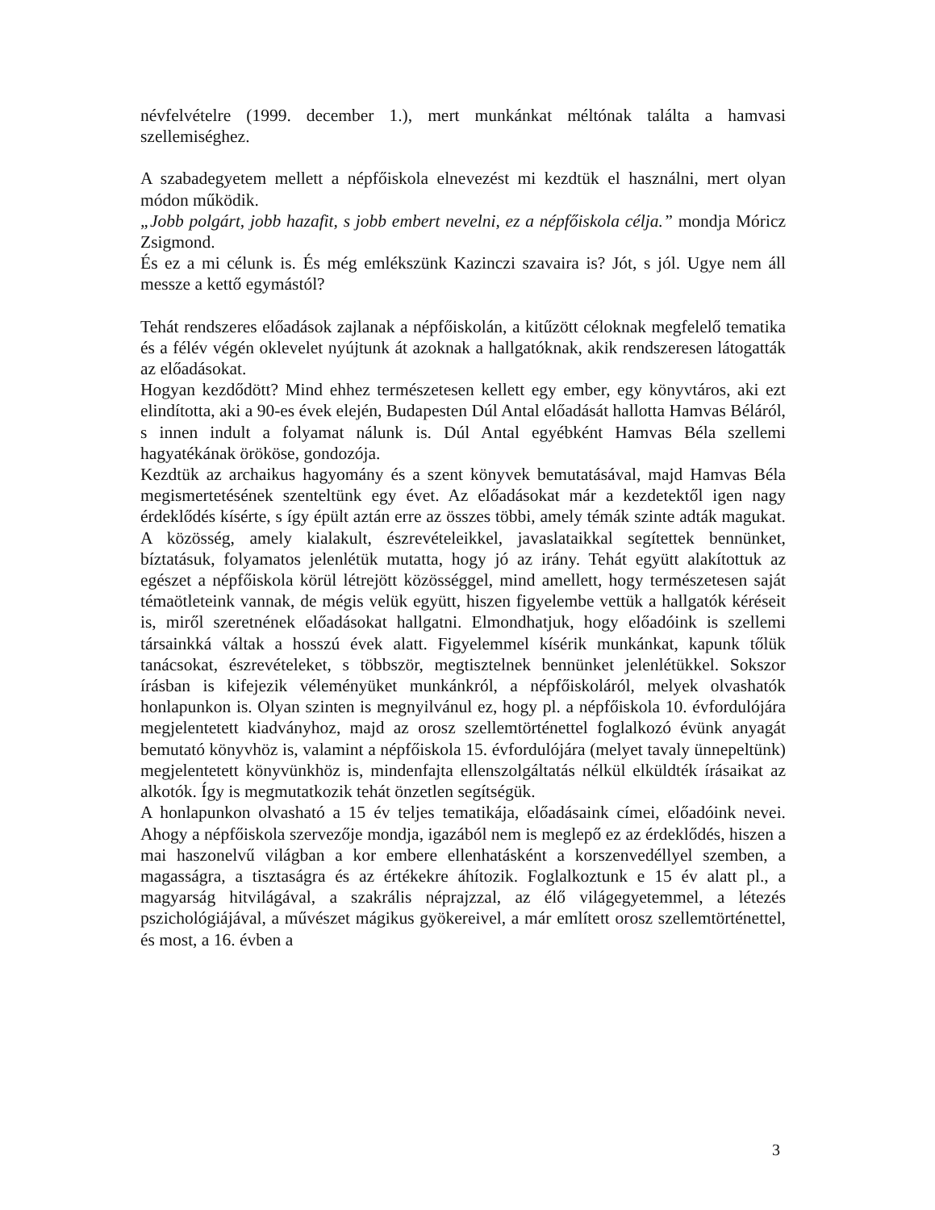névfelvételre (1999. december 1.), mert munkánkat méltónak találta a hamvasi szellemiséghez.
A szabadegyetem mellett a népfőiskola elnevezést mi kezdtük el használni, mert olyan módon működik.
„Jobb polgárt, jobb hazafit, s jobb embert nevelni, ez a népfőiskola célja.” mondja Móricz Zsigmond.
És ez a mi célunk is. És még emlékszünk Kazinczi szavaira is? Jót, s jól. Ugye nem áll messze a kettő egymástól?
Tehát rendszeres előadások zajlanak a népfőiskolán, a kitűzött céloknak megfelelő tematika és a félév végén oklevelet nyújtunk át azoknak a hallgatóknak, akik rendszeresen látogatták az előadásokat.
Hogyan kezdődött? Mind ehhez természetesen kellett egy ember, egy könyvtáros, aki ezt elindította, aki a 90-es évek elején, Budapesten Dúl Antal előadását hallotta Hamvas Béláról, s innen indult a folyamat nálunk is. Dúl Antal egyébként Hamvas Béla szellemi hagyatékának örököse, gondozója.
Kezdtük az archaikus hagyomány és a szent könyvek bemutatásával, majd Hamvas Béla megismertetésének szenteltünk egy évet. Az előadásokat már a kezdetektől igen nagy érdeklődés kísérte, s így épült aztán erre az összes többi, amely témák szinte adták magukat. A közösség, amely kialakult, észrevételeikkel, javaslataikkal segítettek bennünket, bíztatásuk, folyamatos jelenlétük mutatta, hogy jó az irány. Tehát együtt alakítottuk az egészet a népfőiskola körül létrejött közösséggel, mind amellett, hogy természetesen saját témaötleteink vannak, de mégis velük együtt, hiszen figyelembe vettük a hallgatók kéréseit is, miről szeretnének előadásokat hallgatni. Elmondhatjuk, hogy előadóink is szellemi társainkká váltak a hosszú évek alatt. Figyelemmel kísérik munkánkat, kapunk tőlük tanácsokat, észrevételeket, s többször, megtisztelnek bennünket jelenlétükkel. Sokszor írásban is kifejezik véleményüket munkánkról, a népfőiskoláról, melyek olvashatók honlapunkon is. Olyan szinten is megnyilvánul ez, hogy pl. a népfőiskola 10. évfordulójára megjelentetett kiadványhoz, majd az orosz szellemtörténettel foglalkozó évünk anyagát bemutató könyvhöz is, valamint a népfőiskola 15. évfordulójára (melyet tavaly ünnepeltünk) megjelentetett könyvünkhöz is, mindenfajta ellenszolgáltatás nélkül elküldték írásaikat az alkotók. Így is megmutatkozik tehát önzetlen segítségük.
A honlapunkon olvasható a 15 év teljes tematikája, előadásaink címei, előadóink nevei. Ahogy a népfőiskola szervezője mondja, igazából nem is meglepő ez az érdeklődés, hiszen a mai haszonelvű világban a kor embere ellenhatásként a korszenvedéllyel szemben, a magasságra, a tisztaságra és az értékekre áhítozik. Foglalkoztunk e 15 év alatt pl., a magyarság hitvilágával, a szakrális néprajzzal, az élő világegyetemmel, a létezés pszichológiájával, a művészet mágikus gyökereivel, a már említett orosz szellemtörténettel, és most, a 16. évben a
3